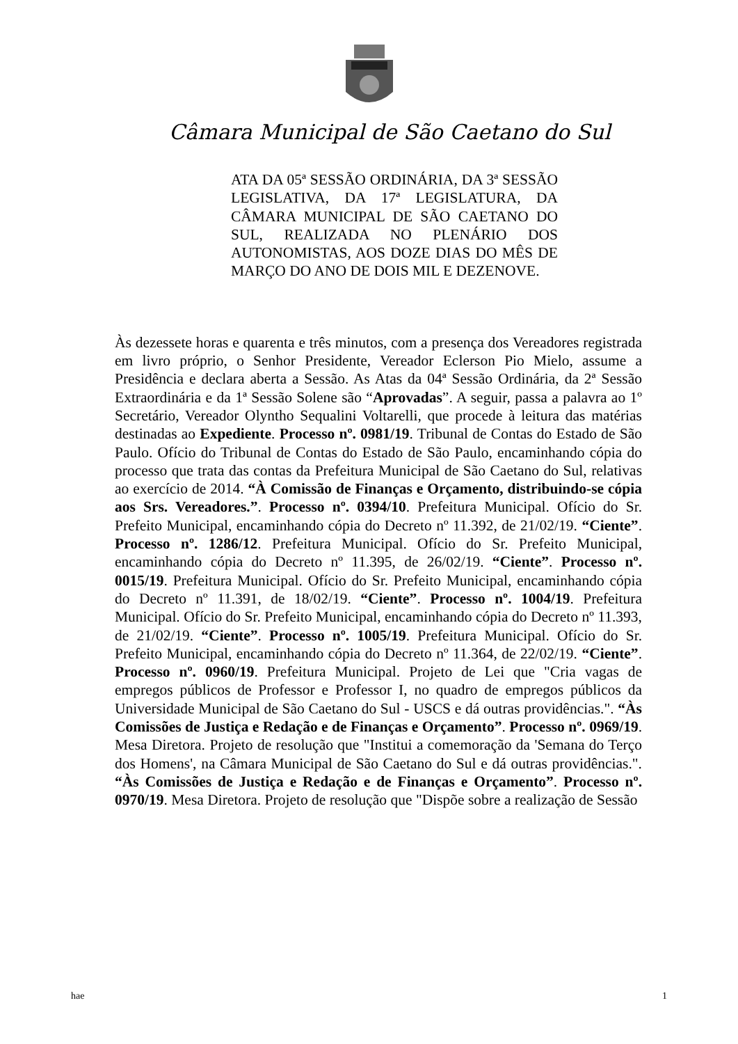Câmara Municipal de São Caetano do Sul
ATA DA 05ª SESSÃO ORDINÁRIA, DA 3ª SESSÃO LEGISLATIVA, DA 17ª LEGISLATURA, DA CÂMARA MUNICIPAL DE SÃO CAETANO DO SUL, REALIZADA NO PLENÁRIO DOS AUTONOMISTAS, AOS DOZE DIAS DO MÊS DE MARÇO DO ANO DE DOIS MIL E DEZENOVE.
Às dezessete horas e quarenta e três minutos, com a presença dos Vereadores registrada em livro próprio, o Senhor Presidente, Vereador Eclerson Pio Mielo, assume a Presidência e declara aberta a Sessão. As Atas da 04ª Sessão Ordinária, da 2ª Sessão Extraordinária e da 1ª Sessão Solene são “Aprovadas”. A seguir, passa a palavra ao 1º Secretário, Vereador Olyntho Sequalini Voltarelli, que procede à leitura das matérias destinadas ao Expediente. Processo nº. 0981/19. Tribunal de Contas do Estado de São Paulo. Ofício do Tribunal de Contas do Estado de São Paulo, encaminhando cópia do processo que trata das contas da Prefeitura Municipal de São Caetano do Sul, relativas ao exercício de 2014. “À Comissão de Finanças e Orçamento, distribuindo-se cópia aos Srs. Vereadores.”. Processo nº. 0394/10. Prefeitura Municipal. Ofício do Sr. Prefeito Municipal, encaminhando cópia do Decreto nº 11.392, de 21/02/19. “Ciente”. Processo nº. 1286/12. Prefeitura Municipal. Ofício do Sr. Prefeito Municipal, encaminhando cópia do Decreto nº 11.395, de 26/02/19. “Ciente”. Processo nº. 0015/19. Prefeitura Municipal. Ofício do Sr. Prefeito Municipal, encaminhando cópia do Decreto nº 11.391, de 18/02/19. “Ciente”. Processo nº. 1004/19. Prefeitura Municipal. Ofício do Sr. Prefeito Municipal, encaminhando cópia do Decreto nº 11.393, de 21/02/19. “Ciente”. Processo nº. 1005/19. Prefeitura Municipal. Ofício do Sr. Prefeito Municipal, encaminhando cópia do Decreto nº 11.364, de 22/02/19. “Ciente”. Processo nº. 0960/19. Prefeitura Municipal. Projeto de Lei que "Cria vagas de empregos públicos de Professor e Professor I, no quadro de empregos públicos da Universidade Municipal de São Caetano do Sul - USCS e dá outras providências.". “Às Comissões de Justiça e Redação e de Finanças e Orçamento”. Processo nº. 0969/19. Mesa Diretora. Projeto de resolução que "Institui a comemoração da 'Semana do Terço dos Homens', na Câmara Municipal de São Caetano do Sul e dá outras providências.". “Às Comissões de Justiça e Redação e de Finanças e Orçamento”. Processo nº. 0970/19. Mesa Diretora. Projeto de resolução que "Dispõe sobre a realização de Sessão
hae 1